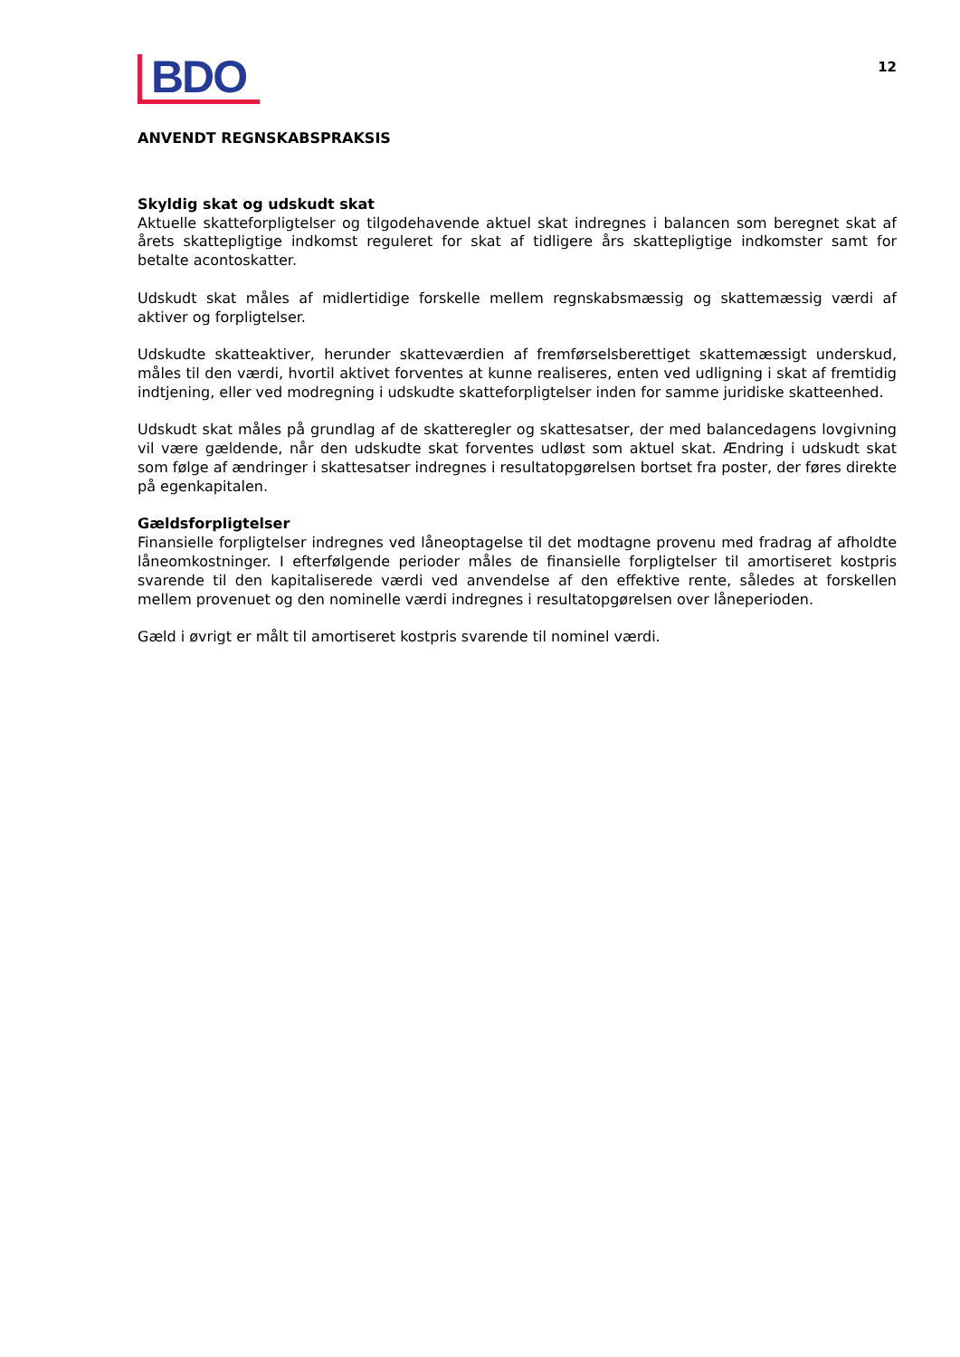BDO
12
ANVENDT REGNSKABSPRAKSIS
Skyldig skat og udskudt skat
Aktuelle skatteforpligtelser og tilgodehavende aktuel skat indregnes i balancen som beregnet skat af årets skattepligtige indkomst reguleret for skat af tidligere års skattepligtige indkomster samt for betalte acontoskatter.
Udskudt skat måles af midlertidige forskelle mellem regnskabsmæssig og skattemæssig værdi af aktiver og forpligtelser.
Udskudte skatteaktiver, herunder skatteværdien af fremførselsberettiget skattemæssigt underskud, måles til den værdi, hvortil aktivet forventes at kunne realiseres, enten ved udligning i skat af fremtidig indtjening, eller ved modregning i udskudte skatteforpligtelser inden for samme juridiske skatteenhed.
Udskudt skat måles på grundlag af de skatteregler og skattesatser, der med balancedagens lovgivning vil være gældende, når den udskudte skat forventes udløst som aktuel skat. Ændring i udskudt skat som følge af ændringer i skattesatser indregnes i resultatopgørelsen bortset fra poster, der føres direkte på egenkapitalen.
Gældsforpligtelser
Finansielle forpligtelser indregnes ved låneoptagelse til det modtagne provenu med fradrag af afholdte låneomkostninger. I efterfølgende perioder måles de finansielle forpligtelser til amortiseret kostpris svarende til den kapitaliserede værdi ved anvendelse af den effektive rente, således at forskellen mellem provenuet og den nominelle værdi indregnes i resultatopgørelsen over låneperioden.
Gæld i øvrigt er målt til amortiseret kostpris svarende til nominel værdi.